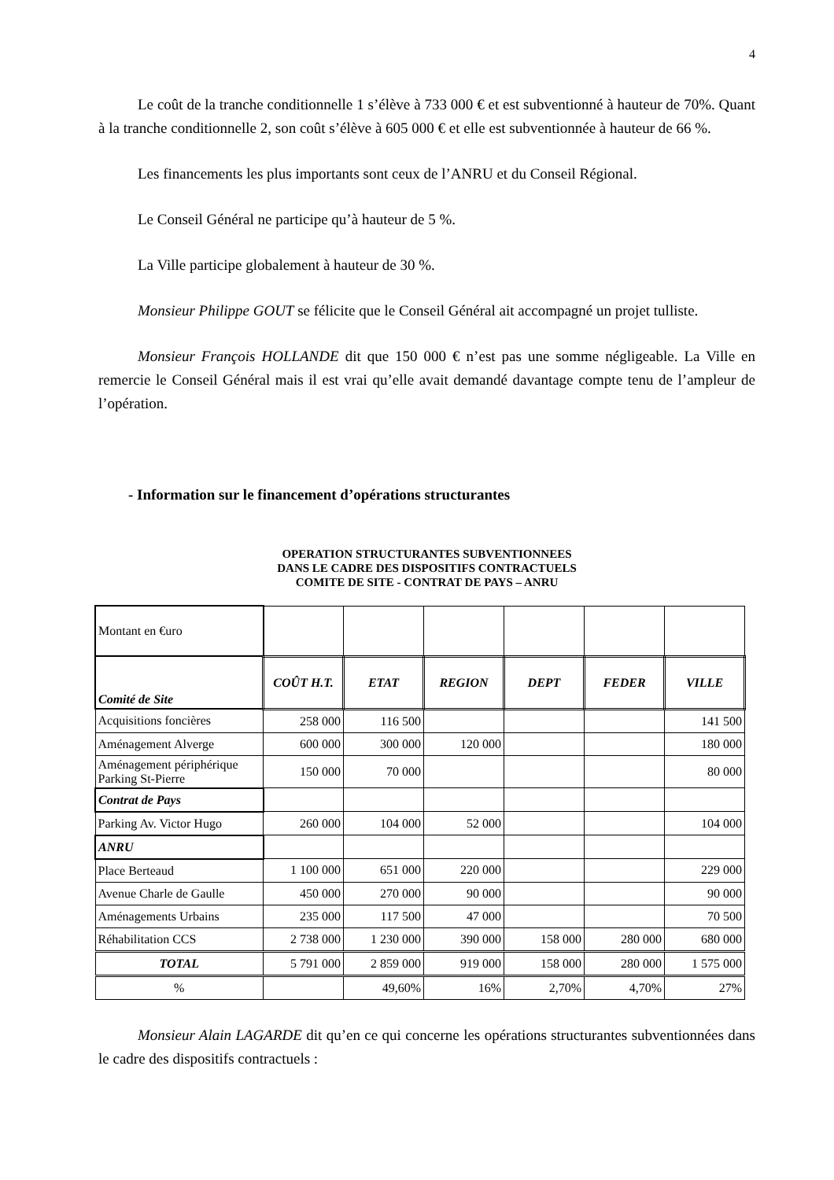4
Le coût de la tranche conditionnelle 1 s’élève à 733 000 € et est subventionné à hauteur de 70%. Quant à la tranche conditionnelle 2, son coût s’élève à 605 000 € et elle est subventionnée à hauteur de 66 %.
Les financements les plus importants sont ceux de l’ANRU et du Conseil Régional.
Le Conseil Général ne participe qu’à hauteur de 5 %.
La Ville participe globalement à hauteur de 30 %.
Monsieur Philippe GOUT se félicite que le Conseil Général ait accompagné un projet tulliste.
Monsieur François HOLLANDE dit que 150 000 € n’est pas une somme négligeable. La Ville en remercie le Conseil Général mais il est vrai qu’elle avait demandé davantage compte tenu de l’ampleur de l’opération.
- Information sur le financement d’opérations structurantes
OPERATION STRUCTURANTES SUBVENTIONNEES
DANS LE CADRE DES DISPOSITIFS CONTRACTUELS
COMITE DE SITE - CONTRAT DE PAYS – ANRU
| Montant en €uro | | | | | | |
| Comité de Site | COÛT H.T. | ETAT | REGION | DEPT | FEDER | VILLE |
| Acquisitions foncières | 258 000 | 116 500 | | | | 141 500 |
| Aménagement Alverge | 600 000 | 300 000 | 120 000 | | | 180 000 |
| Aménagement périphérique Parking St-Pierre | 150 000 | 70 000 | | | | 80 000 |
| Contrat de Pays | | | | | | |
| Parking Av. Victor Hugo | 260 000 | 104 000 | 52 000 | | | 104 000 |
| ANRU | | | | | | |
| Place Berteaud | 1 100 000 | 651 000 | 220 000 | | | 229 000 |
| Avenue Charle de Gaulle | 450 000 | 270 000 | 90 000 | | | 90 000 |
| Aménagements Urbains | 235 000 | 117 500 | 47 000 | | | 70 500 |
| Réhabilitation CCS | 2 738 000 | 1 230 000 | 390 000 | 158 000 | 280 000 | 680 000 |
| TOTAL | 5 791 000 | 2 859 000 | 919 000 | 158 000 | 280 000 | 1 575 000 |
| % | | 49,60% | 16% | 2,70% | 4,70% | 27% |
Monsieur Alain LAGARDE dit qu’en ce qui concerne les opérations structurantes subventionnées dans le cadre des dispositifs contractuels :